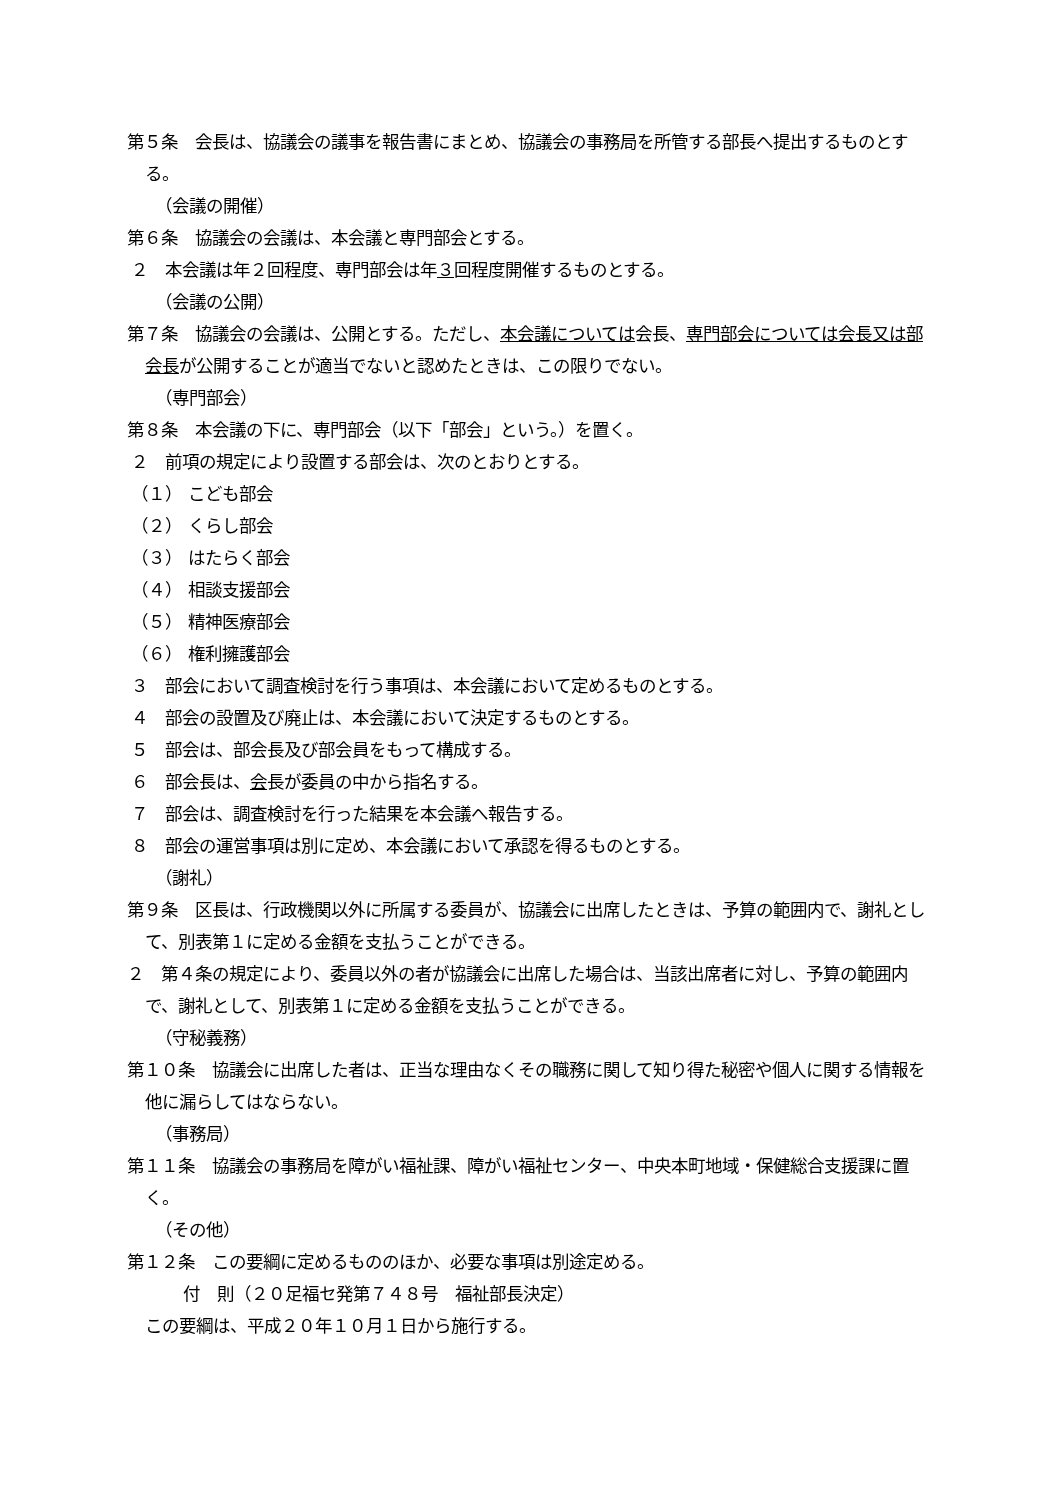第５条　会長は、協議会の議事を報告書にまとめ、協議会の事務局を所管する部長へ提出するものとする。
（会議の開催）
第６条　協議会の会議は、本会議と専門部会とする。
２　本会議は年２回程度、専門部会は年３回程度開催するものとする。
（会議の公開）
第７条　協議会の会議は、公開とする。ただし、本会議については会長、専門部会については会長又は部会長が公開することが適当でないと認めたときは、この限りでない。
（専門部会）
第８条　本会議の下に、専門部会（以下「部会」という。）を置く。
２　前項の規定により設置する部会は、次のとおりとする。
（１） こども部会
（２） くらし部会
（３） はたらく部会
（４） 相談支援部会
（５） 精神医療部会
（６） 権利擁護部会
３　部会において調査検討を行う事項は、本会議において定めるものとする。
４　部会の設置及び廃止は、本会議において決定するものとする。
５　部会は、部会長及び部会員をもって構成する。
６　部会長は、会長が委員の中から指名する。
７　部会は、調査検討を行った結果を本会議へ報告する。
８　部会の運営事項は別に定め、本会議において承認を得るものとする。
（謝礼）
第９条　区長は、行政機関以外に所属する委員が、協議会に出席したときは、予算の範囲内で、謝礼として、別表第１に定める金額を支払うことができる。
２　第４条の規定により、委員以外の者が協議会に出席した場合は、当該出席者に対し、予算の範囲内で、謝礼として、別表第１に定める金額を支払うことができる。
（守秘義務）
第１０条　協議会に出席した者は、正当な理由なくその職務に関して知り得た秘密や個人に関する情報を他に漏らしてはならない。
（事務局）
第１１条　協議会の事務局を障がい福祉課、障がい福祉センター、中央本町地域・保健総合支援課に置く。
（その他）
第１２条　この要綱に定めるもののほか、必要な事項は別途定める。
付　則（２０足福セ発第７４８号　福祉部長決定）
この要綱は、平成２０年１０月１日から施行する。